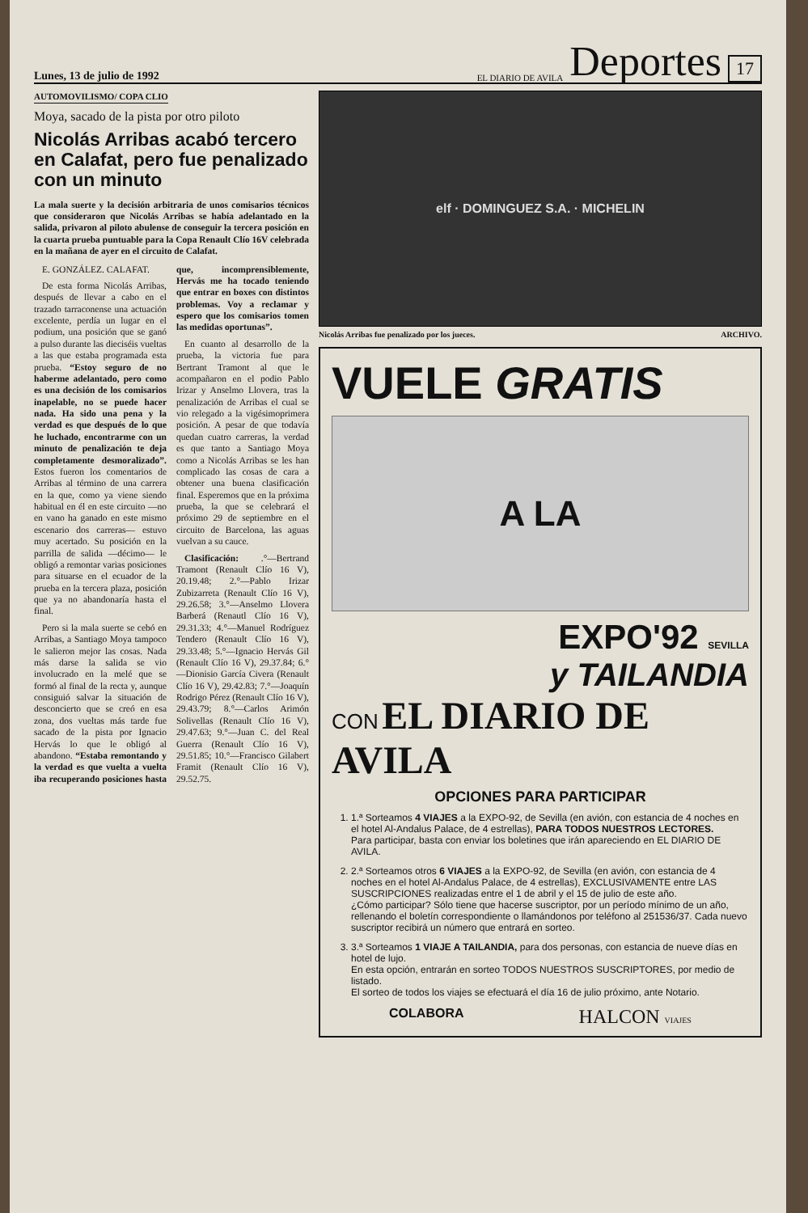Lunes, 13 de julio de 1992
EL DIARIO DE AVILA
Deportes
17
AUTOMOVILISMO/ COPA CLIO
Moya, sacado de la pista por otro piloto
Nicolás Arribas acabó tercero en Calafat, pero fue penalizado con un minuto
La mala suerte y la decisión arbitraria de unos comisarios técnicos que consideraron que Nicolás Arribas se había adelantado en la salida, privaron al piloto abulense de conseguir la tercera posición en la cuarta prueba puntuable para la Copa Renault Clío 16V celebrada en la mañana de ayer en el circuito de Calafat.
E. GONZÁLEZ. CALAFAT.
De esta forma Nicolás Arribas, después de llevar a cabo en el trazado tarraconense una actuación excelente, perdía un lugar en el podium, una posición que se ganó a pulso durante las dieciséis vueltas a las que estaba programada esta prueba. “Estoy seguro de no haberme adelantado, pero como es una decisión de los comisarios inapelable, no se puede hacer nada. Ha sido una pena y la verdad es que después de lo que he luchado, encontrarme con un minuto de penalización te deja completamente desmoralizado”. Estos fueron los comentarios de Arribas al término de una carrera en la que, como ya viene siendo habitual en él en este circuito —no en vano ha ganado en este mismo escenario dos carreras— estuvo muy acertado. Su posición en la parrilla de salida —décimo— le obligó a remontar varias posiciones para situarse en el ecuador de la prueba en la tercera plaza, posición que ya no abandonaría hasta el final.
Pero si la mala suerte se cebó en Arribas, a Santiago Moya tampoco le salieron mejor las cosas. Nada más darse la salida se vio involucrado en la melé que se formó al final de la recta y, aunque consiguió salvar la situación de desconcierto que se creó en esa zona, dos vueltas más tarde fue sacado de la pista por Ignacio Hervás lo que le obligó al abandono. “Estaba remontando y la verdad es que vuelta a vuelta iba recuperando posiciones hasta que, incomprensiblemente, Hervás me ha tocado teniendo que entrar en boxes con distintos problemas. Voy a reclamar y espero que los comisarios tomen las medidas oportunas”.
En cuanto al desarrollo de la prueba, la victoria fue para Bertrant Tramont al que le acompañaron en el podio Pablo Irizar y Anselmo Llovera, tras la penalización de Arribas el cual se vio relegado a la vigésimoprimera posición. A pesar de que todavía quedan cuatro carreras, la verdad es que tanto a Santiago Moya como a Nicolás Arribas se les han complicado las cosas de cara a obtener una buena clasificación final. Esperemos que en la próxima prueba, la que se celebrará el próximo 29 de septiembre en el circuito de Barcelona, las aguas vuelvan a su cauce.
Clasificación: .°—Bertrand Tramont (Renault Clío 16 V), 20.19.48; 2.°—Pablo Irizar Zubizarreta (Renault Clío 16 V), 29.26.58; 3.°—Anselmo Llovera Barberá (Renautl Clío 16 V), 29.31.33; 4.°—Manuel Rodríguez Tendero (Renault Clío 16 V), 29.33.48; 5.°—Ignacio Hervás Gil (Renault Clío 16 V), 29.37.84; 6.°—Dionisio García Civera (Renault Clío 16 V), 29.42.83; 7.°—Joaquín Rodrigo Pérez (Renault Clío 16 V), 29.43.79; 8.°—Carlos Arimón Solivellas (Renault Clío 16 V), 29.47.63; 9.°—Juan C. del Real Guerra (Renault Clío 16 V), 29.51.85; 10.°—Francisco Gilabert Framit (Renault Clío 16 V), 29.52.75.
elf · DOMINGUEZ S.A. · MICHELIN
Nicolás Arribas fue penalizado por los jueces. ARCHIVO.
VUELE GRATIS
A LA
EXPO'92 SEVILLA
y TAILANDIA
CON EL DIARIO DE AVILA
OPCIONES PARA PARTICIPAR
1. 1.ª Sorteamos 4 VIAJES a la EXPO-92, de Sevilla (en avión, con estancia de 4 noches en el hotel Al-Andalus Palace, de 4 estrellas), PARA TODOS NUESTROS LECTORES.
Para participar, basta con enviar los boletines que irán apareciendo en EL DIARIO DE AVILA.
2. 2.ª Sorteamos otros 6 VIAJES a la EXPO-92, de Sevilla (en avión, con estancia de 4 noches en el hotel Al-Andalus Palace, de 4 estrellas), EXCLUSIVAMENTE entre LAS SUSCRIPCIONES realizadas entre el 1 de abril y el 15 de julio de este año.
¿Cómo participar? Sólo tiene que hacerse suscriptor, por un período mínimo de un año, rellenando el boletín correspondiente o llamándonos por teléfono al 251536/37. Cada nuevo suscriptor recibirá un número que entrará en sorteo.
3. 3.ª Sorteamos 1 VIAJE A TAILANDIA, para dos personas, con estancia de nueve días en hotel de lujo.
En esta opción, entrarán en sorteo TODOS NUESTROS SUSCRIPTORES, por medio de listado.
El sorteo de todos los viajes se efectuará el día 16 de julio próximo, ante Notario.
COLABORA HALCON VIAJES